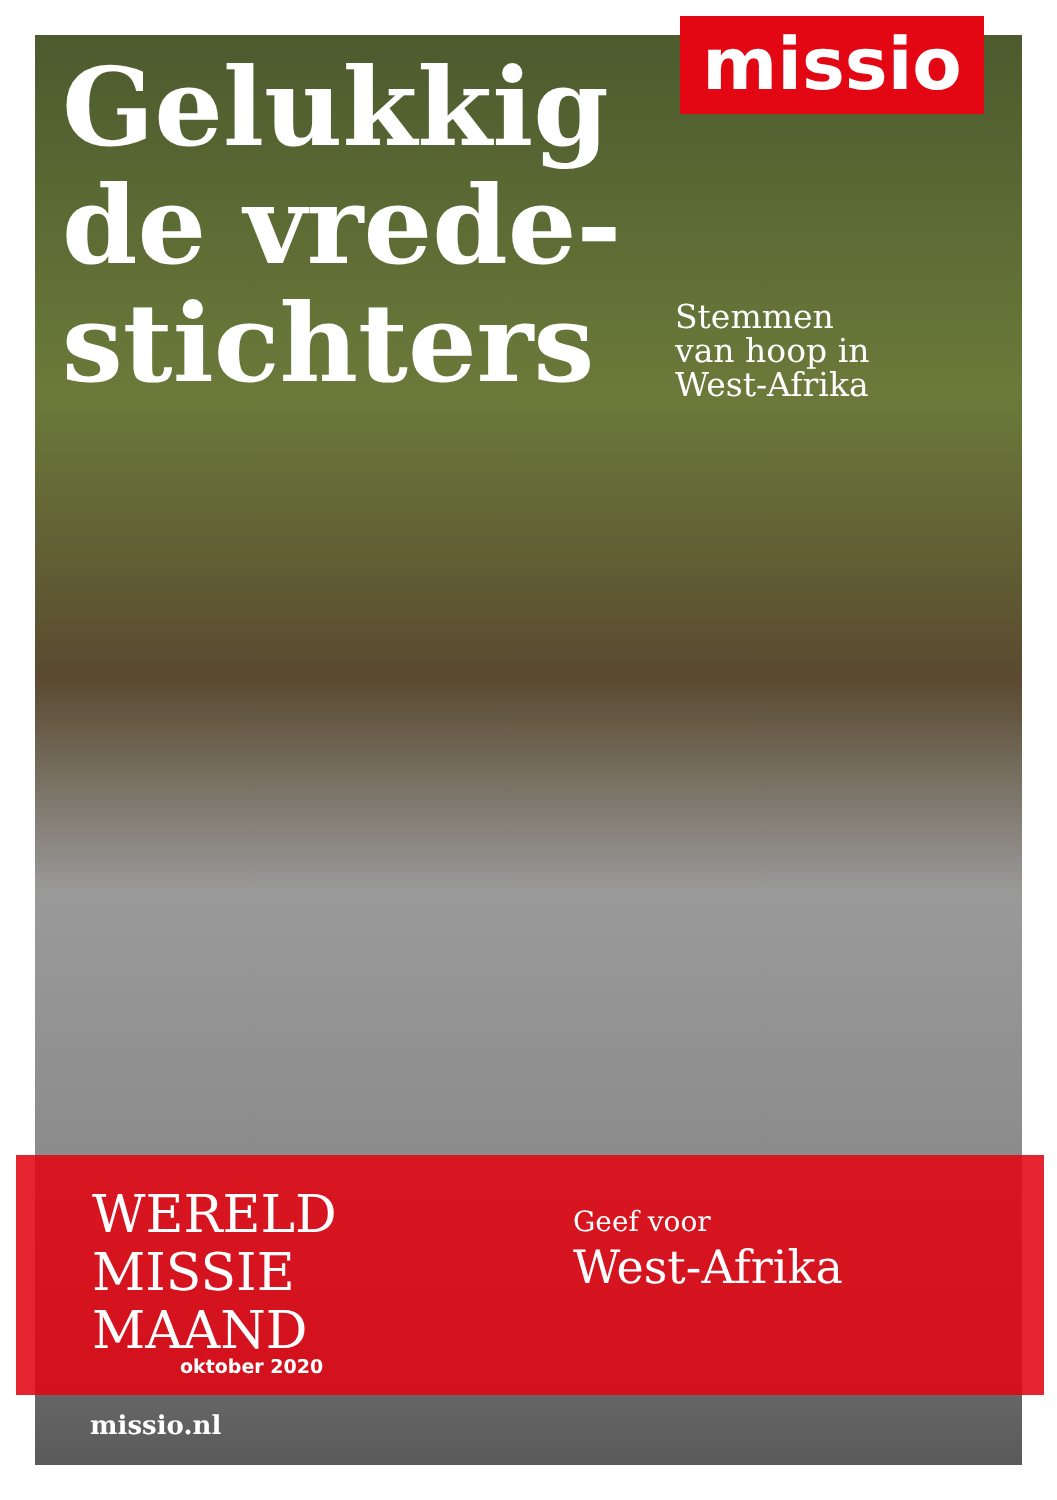Gelukkig
de vrede-
stichters
missio
Stemmen
van hoop in
West-Afrika
WERELD
MISSIE
MAAND
oktober 2020
Geef voor
West-Afrika
missio.nl